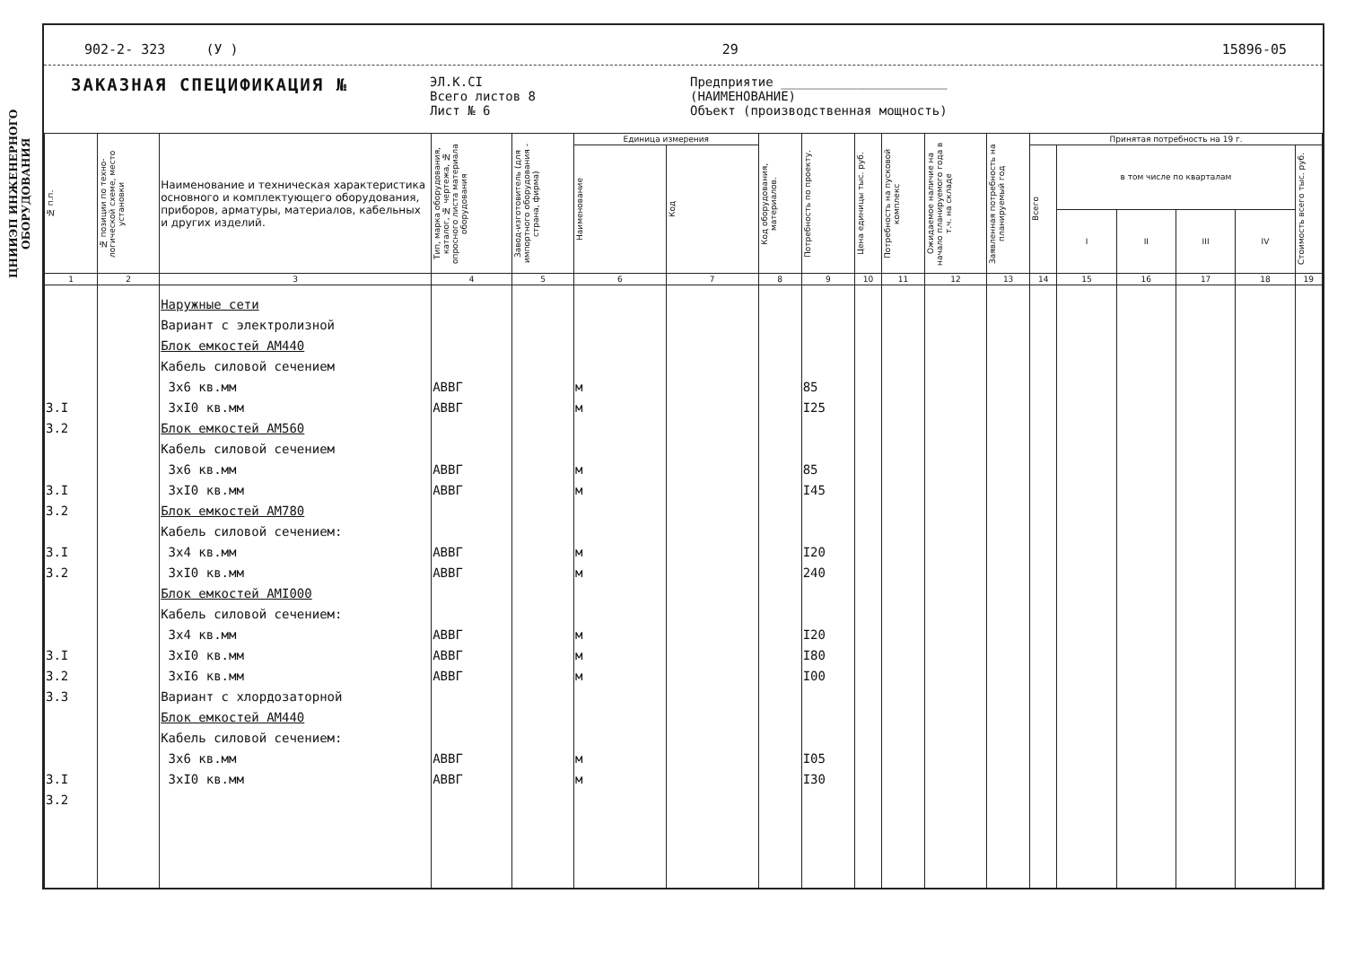ЦНИИЭП ИНЖЕНЕРНОГО ОБОРУДОВАНИЯ
902-2- 323 (У ) 29 15896-05
ЗАКАЗНАЯ СПЕЦИФИКАЦИЯ №
ЭЛ.К.СI
Всего листов 8
Лист № 6
Предприятие ______________________
(НАИМЕНОВАНИЕ)
Объект (производственная мощность)
| № п.п. | № позиции по техно-логической схеме, место установки | Наименование и техническая характеристика основного и комплектующего оборудования, приборов, арматуры, материалов, кабельных и других изделий. | Тип, марка оборудования, каталог, № чертежа, № опросного листа материала оборудования | Завод-изготовитель (для импортного оборудования - страна, фирма) | Единица измерения | | Код оборудования, материалов. | Потребность по проекту. | Цена единицы тыс. руб. | Потребность на пусковой комплекс | Ожидаемое наличие на начало планируемого года в т.ч. на складе | Заявленная потребность на планируемый год | Принятая потребность на 19 г. | | | | | |
| --- | --- | --- | --- | --- | --- | --- | --- | --- | --- | --- | --- | --- | --- | --- | --- | --- | --- | --- |
| | | | | | Наименование | Код | | | | | | | Всего | в том числе по кварталам | | | | Стоимость всего тыс. руб. |
| | | | | | | | | | | | | | | I | II | III | IV | |
| 1 | 2 | 3 | 4 | 5 | 6 | 7 | 8 | 9 | 10 | 11 | 12 | 13 | 14 | 15 | 16 | 17 | 18 | 19 |
| 3.I 3.2 3.I 3.2 3.I 3.2 3.I 3.2 3.3 3.I 3.2 | | Наружные сети Вариант с электролизной Блок емкостей АМ440 Кабель силовой сечением 3х6 кв.мм 3хI0 кв.мм Блок емкостей АМ560 Кабель силовой сечением 3х6 кв.мм 3хI0 кв.мм Блок емкостей АМ780 Кабель силовой сечением: 3х4 кв.мм 3хI0 кв.мм Блок емкостей АМI000 Кабель силовой сечением: 3х4 кв.мм 3хI0 кв.мм 3хI6 кв.мм Вариант с хлордозаторной Блок емкостей АМ440 Кабель силовой сечением: 3х6 кв.мм 3хI0 кв.мм | АВВГ АВВГ АВВГ АВВГ АВВГ АВВГ АВВГ АВВГ АВВГ АВВГ АВВГ | | м м м м м м м м м м м | | | 85 I25 85 I45 I20 240 I20 I80 I00 I05 I30 | | | | | | | | | | |